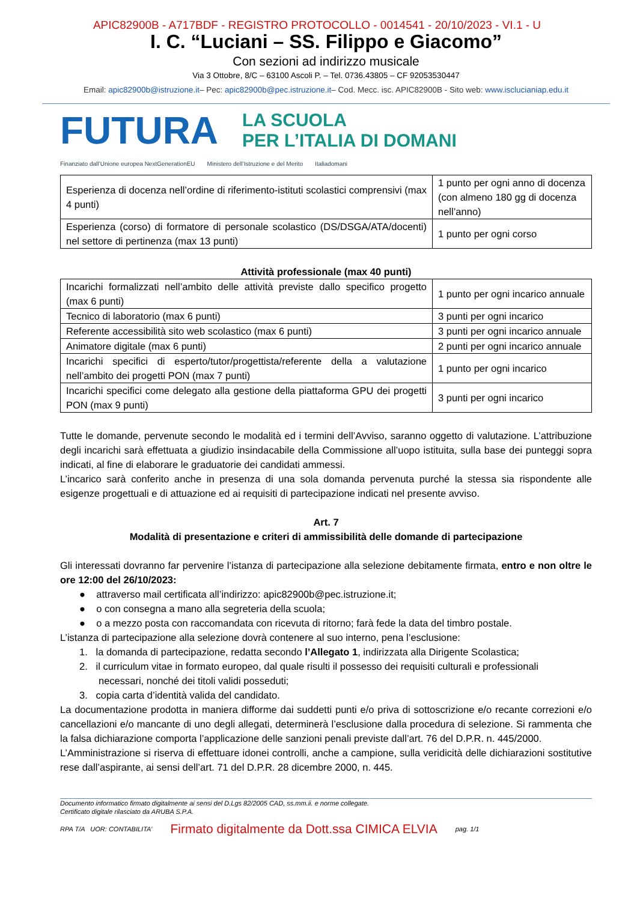APIC82900B - A717BDF - REGISTRO PROTOCOLLO - 0014541 - 20/10/2023 - VI.1 - U
I. C. “Luciani – SS. Filippo e Giacomo”
Con sezioni ad indirizzo musicale
Via 3 Ottobre, 8/C – 63100 Ascoli P. – Tel. 0736.43805 – CF 92053530447
Email: apic82900b@istruzione.it– Pec: apic82900b@pec.istruzione.it– Cod. Mecc. isc. APIC82900B - Sito web: www.isclucianiap.edu.it
FUTURA
LA SCUOLA
PER L’ITALIA DI DOMANI
Finanziato dall’Unione europea NextGenerationEU Ministero dell’Istruzione e del Merito Italiadomani
| Esperienza di docenza nell’ordine di riferimento-istituti scolastici comprensivi (max 4 punti) | 1 punto per ogni anno di docenza (con almeno 180 gg di docenza nell’anno) |
| Esperienza (corso) di formatore di personale scolastico (DS/DSGA/ATA/docenti) nel settore di pertinenza (max 13 punti) | 1 punto per ogni corso |
Attività professionale (max 40 punti)
| Incarichi formalizzati nell’ambito delle attività previste dallo specifico progetto (max 6 punti) | 1 punto per ogni incarico annuale |
| Tecnico di laboratorio (max 6 punti) | 3 punti per ogni incarico |
| Referente accessibilità sito web scolastico (max 6 punti) | 3 punti per ogni incarico annuale |
| Animatore digitale (max 6 punti) | 2 punti per ogni incarico annuale |
| Incarichi specifici di esperto/tutor/progettista/referente della a valutazione nell’ambito dei progetti PON (max 7 punti) | 1 punto per ogni incarico |
| Incarichi specifici come delegato alla gestione della piattaforma GPU dei progetti PON (max 9 punti) | 3 punti per ogni incarico |
Tutte le domande, pervenute secondo le modalità ed i termini dell’Avviso, saranno oggetto di valutazione. L’attribuzione degli incarichi sarà effettuata a giudizio insindacabile della Commissione all’uopo istituita, sulla base dei punteggi sopra indicati, al fine di elaborare le graduatorie dei candidati ammessi.
L’incarico sarà conferito anche in presenza di una sola domanda pervenuta purché la stessa sia rispondente alle esigenze progettuali e di attuazione ed ai requisiti di partecipazione indicati nel presente avviso.
Art. 7
Modalità di presentazione e criteri di ammissibilità delle domande di partecipazione
Gli interessati dovranno far pervenire l’istanza di partecipazione alla selezione debitamente firmata, entro e non oltre le ore 12:00 del 26/10/2023:
● attraverso mail certificata all’indirizzo: apic82900b@pec.istruzione.it;
● o con consegna a mano alla segreteria della scuola;
● o a mezzo posta con raccomandata con ricevuta di ritorno; farà fede la data del timbro postale.
L’istanza di partecipazione alla selezione dovrà contenere al suo interno, pena l’esclusione:
1. la domanda di partecipazione, redatta secondo l’Allegato 1, indirizzata alla Dirigente Scolastica;
2. il curriculum vitae in formato europeo, dal quale risulti il possesso dei requisiti culturali e professionali
necessari, nonché dei titoli validi posseduti;
3. copia carta d’identità valida del candidato.
La documentazione prodotta in maniera difforme dai suddetti punti e/o priva di sottoscrizione e/o recante correzioni e/o cancellazioni e/o mancante di uno degli allegati, determinerà l’esclusione dalla procedura di selezione. Si rammenta che la falsa dichiarazione comporta l’applicazione delle sanzioni penali previste dall’art. 76 del D.P.R. n. 445/2000.
L’Amministrazione si riserva di effettuare idonei controlli, anche a campione, sulla veridicità delle dichiarazioni sostitutive rese dall’aspirante, ai sensi dell’art. 71 del D.P.R. 28 dicembre 2000, n. 445.
Documento informatico firmato digitalmente ai sensi del D.Lgs 82/2005 CAD, ss.mm.ii. e norme collegate.
Certificato digitale rilasciato da ARUBA S.P.A.
RPA T/A UOR: CONTABILITA’ Firmato digitalmente da Dott.ssa CIMICA ELVIA pag. 1/1